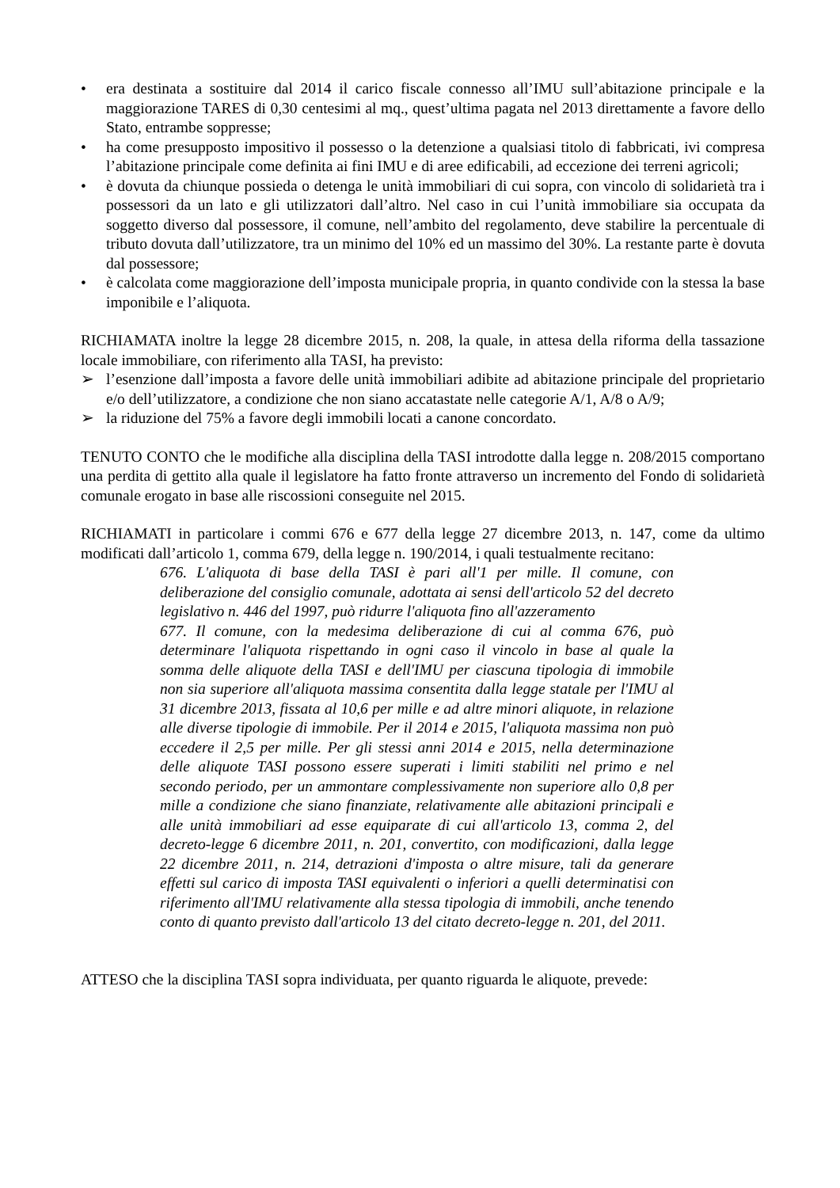• era destinata a sostituire dal 2014 il carico fiscale connesso all’IMU sull’abitazione principale e la maggiorazione TARES di 0,30 centesimi al mq., quest’ultima pagata nel 2013 direttamente a favore dello Stato, entrambe soppresse;
• ha come presupposto impositivo il possesso o la detenzione a qualsiasi titolo di fabbricati, ivi compresa l’abitazione principale come definita ai fini IMU e di aree edificabili, ad eccezione dei terreni agricoli;
• è dovuta da chiunque possieda o detenga le unità immobiliari di cui sopra, con vincolo di solidarietà tra i possessori da un lato e gli utilizzatori dall’altro. Nel caso in cui l’unità immobiliare sia occupata da soggetto diverso dal possessore, il comune, nell’ambito del regolamento, deve stabilire la percentuale di tributo dovuta dall’utilizzatore, tra un minimo del 10% ed un massimo del 30%. La restante parte è dovuta dal possessore;
• è calcolata come maggiorazione dell’imposta municipale propria, in quanto condivide con la stessa la base imponibile e l’aliquota.
RICHIAMATA inoltre la legge 28 dicembre 2015, n. 208, la quale, in attesa della riforma della tassazione locale immobiliare, con riferimento alla TASI, ha previsto:
➢ l’esenzione dall’imposta a favore delle unità immobiliari adibite ad abitazione principale del proprietario e/o dell’utilizzatore, a condizione che non siano accatastate nelle categorie A/1, A/8 o A/9;
➢ la riduzione del 75% a favore degli immobili locati a canone concordato.
TENUTO CONTO che le modifiche alla disciplina della TASI introdotte dalla legge n. 208/2015 comportano una perdita di gettito alla quale il legislatore ha fatto fronte attraverso un incremento del Fondo di solidarietà comunale erogato in base alle riscossioni conseguite nel 2015.
RICHIAMATI in particolare i commi 676 e 677 della legge 27 dicembre 2013, n. 147, come da ultimo modificati dall’articolo 1, comma 679, della legge n. 190/2014, i quali testualmente recitano:
676. L'aliquota di base della TASI è pari all'1 per mille. Il comune, con deliberazione del consiglio comunale, adottata ai sensi dell'articolo 52 del decreto legislativo n. 446 del 1997, può ridurre l'aliquota fino all'azzeramento
677. Il comune, con la medesima deliberazione di cui al comma 676, può determinare l'aliquota rispettando in ogni caso il vincolo in base al quale la somma delle aliquote della TASI e dell'IMU per ciascuna tipologia di immobile non sia superiore all'aliquota massima consentita dalla legge statale per l'IMU al 31 dicembre 2013, fissata al 10,6 per mille e ad altre minori aliquote, in relazione alle diverse tipologie di immobile. Per il 2014 e 2015, l'aliquota massima non può eccedere il 2,5 per mille. Per gli stessi anni 2014 e 2015, nella determinazione delle aliquote TASI possono essere superati i limiti stabiliti nel primo e nel secondo periodo, per un ammontare complessivamente non superiore allo 0,8 per mille a condizione che siano finanziate, relativamente alle abitazioni principali e alle unità immobiliari ad esse equiparate di cui all'articolo 13, comma 2, del decreto-legge 6 dicembre 2011, n. 201, convertito, con modificazioni, dalla legge 22 dicembre 2011, n. 214, detrazioni d'imposta o altre misure, tali da generare effetti sul carico di imposta TASI equivalenti o inferiori a quelli determinatisi con riferimento all'IMU relativamente alla stessa tipologia di immobili, anche tenendo conto di quanto previsto dall'articolo 13 del citato decreto-legge n. 201, del 2011.
ATTESO che la disciplina TASI sopra individuata, per quanto riguarda le aliquote, prevede: